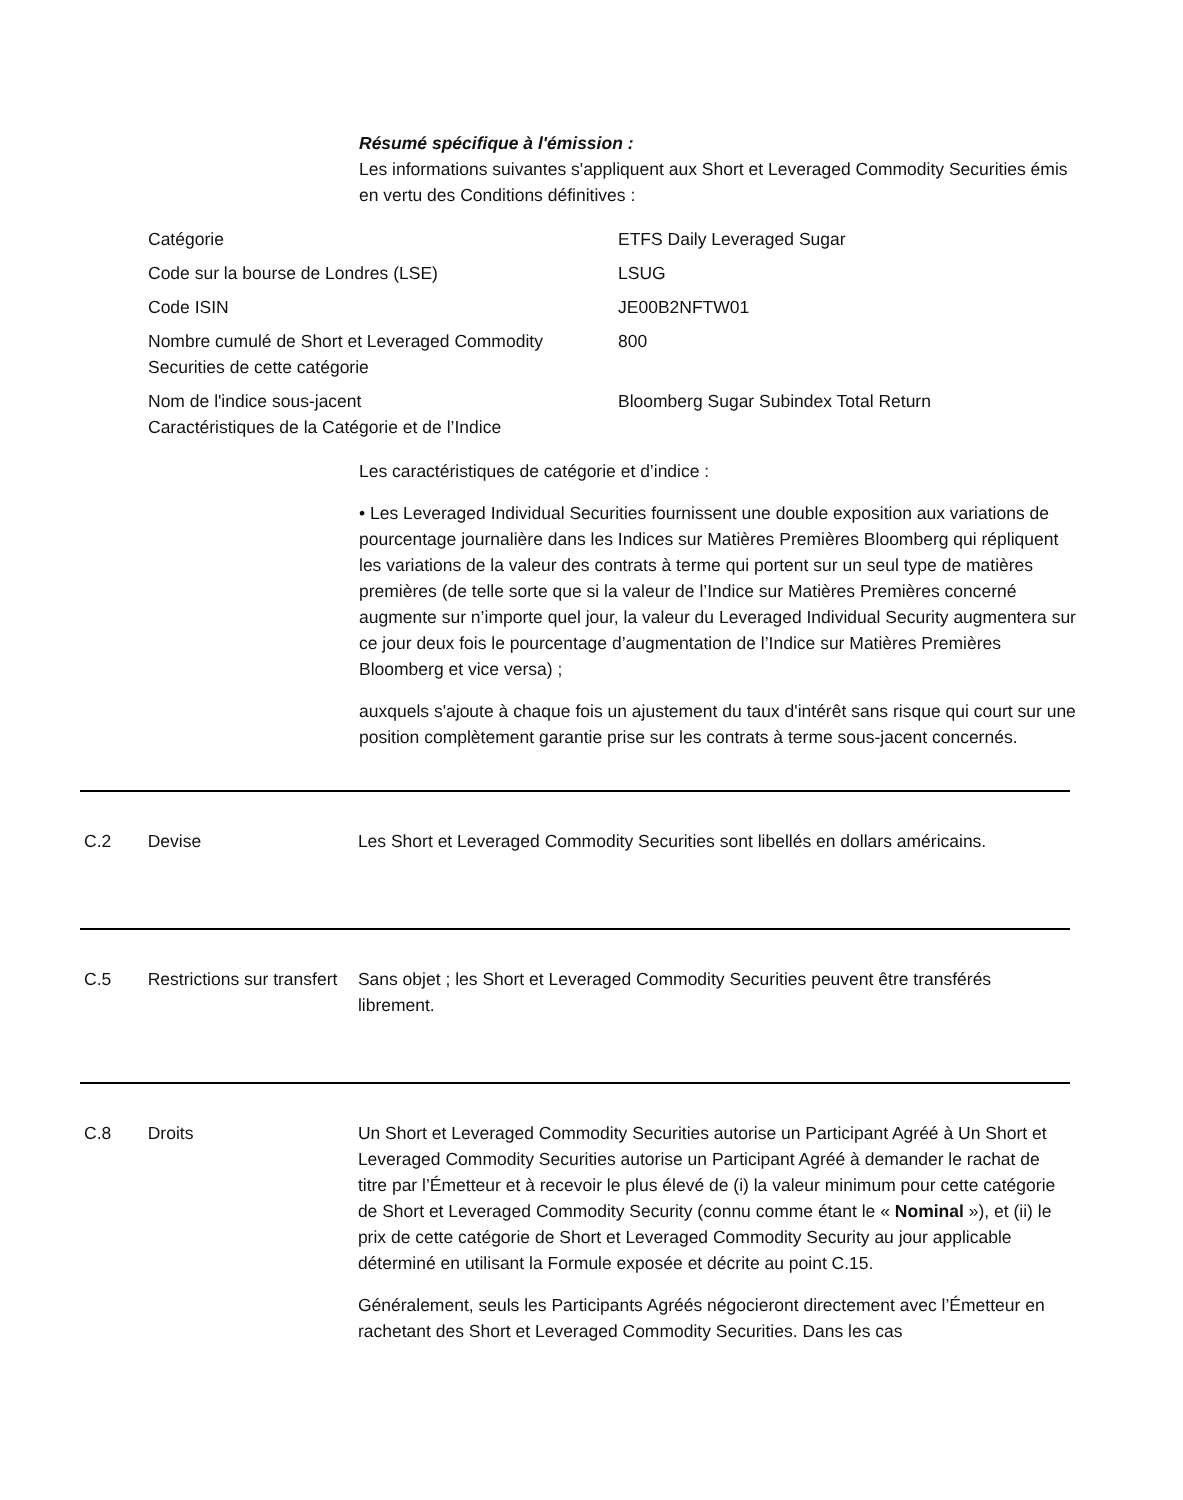Résumé spécifique à l'émission :
Les informations suivantes s'appliquent aux Short et Leveraged Commodity Securities émis en vertu des Conditions définitives :
| Catégorie | ETFS Daily Leveraged Sugar |
| Code sur la bourse de Londres (LSE) | LSUG |
| Code ISIN | JE00B2NFTW01 |
| Nombre cumulé de Short et Leveraged Commodity Securities de cette catégorie | 800 |
| Nom de l'indice sous-jacent Caractéristiques de la Catégorie et de l’Indice | Bloomberg Sugar Subindex Total Return |
Les caractéristiques de catégorie et d’indice :
• Les Leveraged Individual Securities fournissent une double exposition aux variations de pourcentage journalière dans les Indices sur Matières Premières Bloomberg qui répliquent les variations de la valeur des contrats à terme qui portent sur un seul type de matières premières (de telle sorte que si la valeur de l’Indice sur Matières Premières concerné augmente sur n’importe quel jour, la valeur du Leveraged Individual Security augmentera sur ce jour deux fois le pourcentage d’augmentation de l’Indice sur Matières Premières Bloomberg et vice versa) ;
auxquels s'ajoute à chaque fois un ajustement du taux d'intérêt sans risque qui court sur une position complètement garantie prise sur les contrats à terme sous-jacent concernés.
C.2 Devise Les Short et Leveraged Commodity Securities sont libellés en dollars américains.
C.5 Restrictions sur transfert
Sans objet ; les Short et Leveraged Commodity Securities peuvent être transférés librement.
C.8 Droits Un Short et Leveraged Commodity Securities autorise un Participant Agréé à Un Short et Leveraged Commodity Securities autorise un Participant Agréé à demander le rachat de titre par l’Émetteur et à recevoir le plus élevé de (i) la valeur minimum pour cette catégorie de Short et Leveraged Commodity Security (connu comme étant le « Nominal »), et (ii) le prix de cette catégorie de Short et Leveraged Commodity Security au jour applicable déterminé en utilisant la Formule exposée et décrite au point C.15.
Généralement, seuls les Participants Agréés négocieront directement avec l’Émetteur en rachetant des Short et Leveraged Commodity Securities. Dans les cas